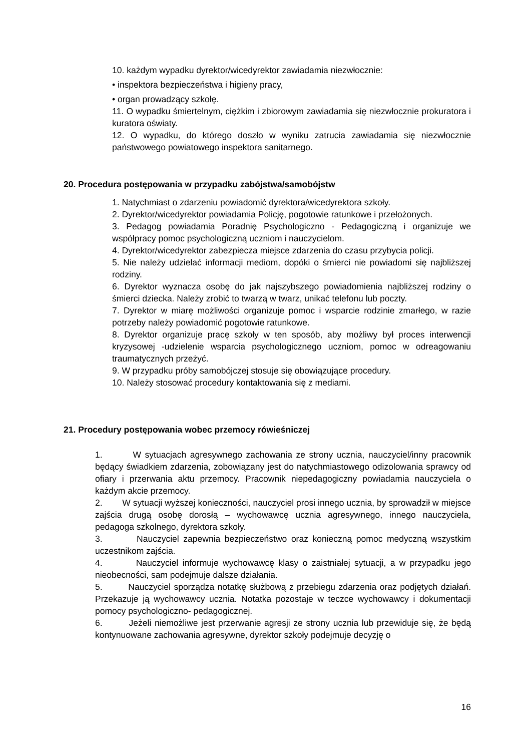10. każdym wypadku dyrektor/wicedyrektor zawiadamia niezwłocznie:
• inspektora bezpieczeństwa i higieny pracy,
• organ prowadzący szkołę.
11. O wypadku śmiertelnym, ciężkim i zbiorowym zawiadamia się niezwłocznie prokuratora i kuratora oświaty.
12. O wypadku, do którego doszło w wyniku zatrucia zawiadamia się niezwłocznie państwowego powiatowego inspektora sanitarnego.
20. Procedura postępowania w przypadku zabójstwa/samobójstw
1. Natychmiast o zdarzeniu powiadomić dyrektora/wicedyrektora szkoły.
2. Dyrektor/wicedyrektor powiadamia Policję, pogotowie ratunkowe i przełożonych.
3. Pedagog powiadamia Poradnię Psychologiczno - Pedagogiczną i organizuje we współpracy pomoc psychologiczną uczniom i nauczycielom.
4. Dyrektor/wicedyrektor zabezpiecza miejsce zdarzenia do czasu przybycia policji.
5. Nie należy udzielać informacji mediom, dopóki o śmierci nie powiadomi się najbliższej rodziny.
6. Dyrektor wyznacza osobę do jak najszybszego powiadomienia najbliższej rodziny o śmierci dziecka. Należy zrobić to twarzą w twarz, unikać telefonu lub poczty.
7. Dyrektor w miarę możliwości organizuje pomoc i wsparcie rodzinie zmarłego, w razie potrzeby należy powiadomić pogotowie ratunkowe.
8. Dyrektor organizuje pracę szkoły w ten sposób, aby możliwy był proces interwencji kryzysowej -udzielenie wsparcia psychologicznego uczniom, pomoc w odreagowaniu traumatycznych przeżyć.
9. W przypadku próby samobójczej stosuje się obowiązujące procedury.
10. Należy stosować procedury kontaktowania się z mediami.
21. Procedury postępowania wobec przemocy rówieśniczej
1. W sytuacjach agresywnego zachowania ze strony ucznia, nauczyciel/inny pracownik będący świadkiem zdarzenia, zobowiązany jest do natychmiastowego odizolowania sprawcy od ofiary i przerwania aktu przemocy. Pracownik niepedagogiczny powiadamia nauczyciela o każdym akcie przemocy.
2. W sytuacji wyższej konieczności, nauczyciel prosi innego ucznia, by sprowadził w miejsce zajścia drugą osobę dorosłą – wychowawcę ucznia agresywnego, innego nauczyciela, pedagoga szkolnego, dyrektora szkoły.
3. Nauczyciel zapewnia bezpieczeństwo oraz konieczną pomoc medyczną wszystkim uczestnikom zajścia.
4. Nauczyciel informuje wychowawcę klasy o zaistniałej sytuacji, a w przypadku jego nieobecności, sam podejmuje dalsze działania.
5. Nauczyciel sporządza notatkę służbową z przebiegu zdarzenia oraz podjętych działań. Przekazuje ją wychowawcy ucznia. Notatka pozostaje w teczce wychowawcy i dokumentacji pomocy psychologiczno- pedagogicznej.
6. Jeżeli niemożliwe jest przerwanie agresji ze strony ucznia lub przewiduje się, że będą kontynuowane zachowania agresywne, dyrektor szkoły podejmuje decyzję o
16